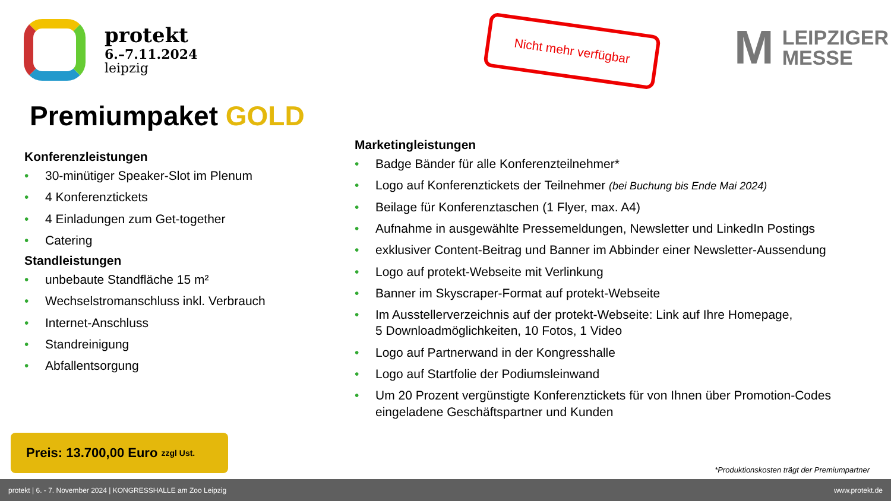protekt
6.–7.11.2024
leipzig
Nicht mehr verfügbar
M
LEIPZIGER
MESSE
Premiumpaket GOLD
Konferenzleistungen
30-minütiger Speaker-Slot im Plenum
4 Konferenztickets
4 Einladungen zum Get-together
Catering
Standleistungen
unbebaute Standfläche 15 m²
Wechselstromanschluss inkl. Verbrauch
Internet-Anschluss
Standreinigung
Abfallentsorgung
Marketingleistungen
Badge Bänder für alle Konferenzteilnehmer*
Logo auf Konferenztickets der Teilnehmer (bei Buchung bis Ende Mai 2024)
Beilage für Konferenztaschen (1 Flyer, max. A4)
Aufnahme in ausgewählte Pressemeldungen, Newsletter und LinkedIn Postings
exklusiver Content-Beitrag und Banner im Abbinder einer Newsletter-Aussendung
Logo auf protekt-Webseite mit Verlinkung
Banner im Skyscraper-Format auf protekt-Webseite
Im Ausstellerverzeichnis auf der protekt-Webseite: Link auf Ihre Homepage,
5 Downloadmöglichkeiten, 10 Fotos, 1 Video
Logo auf Partnerwand in der Kongresshalle
Logo auf Startfolie der Podiumsleinwand
Um 20 Prozent vergünstigte Konferenztickets für von Ihnen über Promotion-Codes eingeladene Geschäftspartner und Kunden
Preis: 13.700,00 Euro zzgl Ust.
*Produktionskosten trägt der Premiumpartner
protekt | 6. - 7. November 2024 | KONGRESSHALLE am Zoo Leipzig www.protekt.de